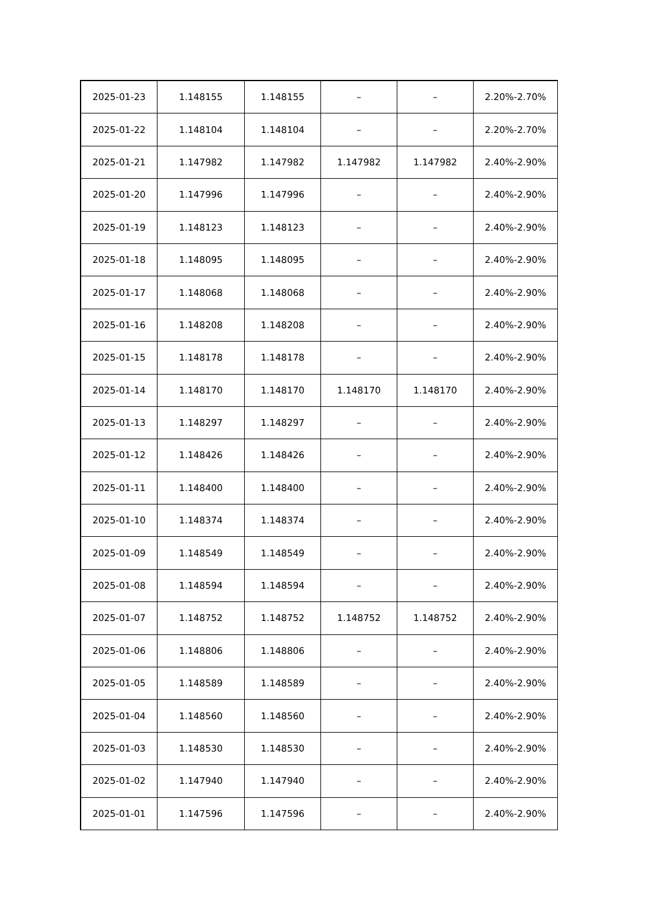| 2025-01-23 | 1.148155 | 1.148155 | – | – | 2.20%-2.70% |
| 2025-01-22 | 1.148104 | 1.148104 | – | – | 2.20%-2.70% |
| 2025-01-21 | 1.147982 | 1.147982 | 1.147982 | 1.147982 | 2.40%-2.90% |
| 2025-01-20 | 1.147996 | 1.147996 | – | – | 2.40%-2.90% |
| 2025-01-19 | 1.148123 | 1.148123 | – | – | 2.40%-2.90% |
| 2025-01-18 | 1.148095 | 1.148095 | – | – | 2.40%-2.90% |
| 2025-01-17 | 1.148068 | 1.148068 | – | – | 2.40%-2.90% |
| 2025-01-16 | 1.148208 | 1.148208 | – | – | 2.40%-2.90% |
| 2025-01-15 | 1.148178 | 1.148178 | – | – | 2.40%-2.90% |
| 2025-01-14 | 1.148170 | 1.148170 | 1.148170 | 1.148170 | 2.40%-2.90% |
| 2025-01-13 | 1.148297 | 1.148297 | – | – | 2.40%-2.90% |
| 2025-01-12 | 1.148426 | 1.148426 | – | – | 2.40%-2.90% |
| 2025-01-11 | 1.148400 | 1.148400 | – | – | 2.40%-2.90% |
| 2025-01-10 | 1.148374 | 1.148374 | – | – | 2.40%-2.90% |
| 2025-01-09 | 1.148549 | 1.148549 | – | – | 2.40%-2.90% |
| 2025-01-08 | 1.148594 | 1.148594 | – | – | 2.40%-2.90% |
| 2025-01-07 | 1.148752 | 1.148752 | 1.148752 | 1.148752 | 2.40%-2.90% |
| 2025-01-06 | 1.148806 | 1.148806 | – | – | 2.40%-2.90% |
| 2025-01-05 | 1.148589 | 1.148589 | – | – | 2.40%-2.90% |
| 2025-01-04 | 1.148560 | 1.148560 | – | – | 2.40%-2.90% |
| 2025-01-03 | 1.148530 | 1.148530 | – | – | 2.40%-2.90% |
| 2025-01-02 | 1.147940 | 1.147940 | – | – | 2.40%-2.90% |
| 2025-01-01 | 1.147596 | 1.147596 | – | – | 2.40%-2.90% |